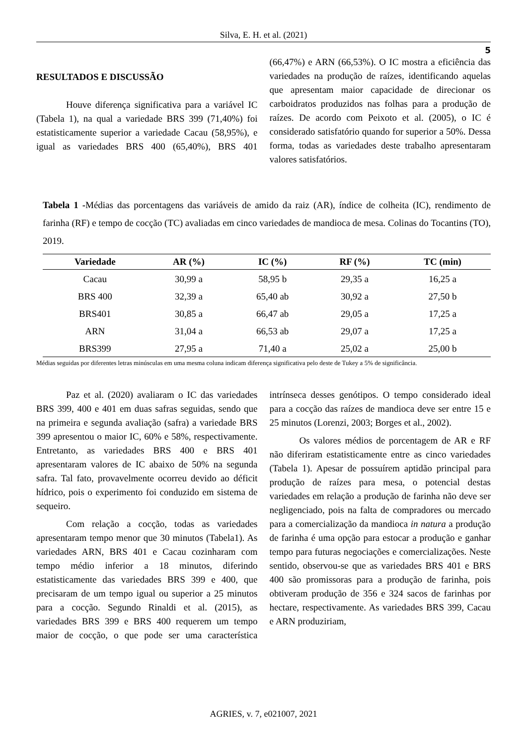Silva, E. H. et al. (2021)
5
RESULTADOS E DISCUSSÃO
Houve diferença significativa para a variável IC (Tabela 1), na qual a variedade BRS 399 (71,40%) foi estatisticamente superior a variedade Cacau (58,95%), e igual as variedades BRS 400 (65,40%), BRS 401 (66,47%) e ARN (66,53%). O IC mostra a eficiência das variedades na produção de raízes, identificando aquelas que apresentam maior capacidade de direcionar os carboidratos produzidos nas folhas para a produção de raízes. De acordo com Peixoto et al. (2005), o IC é considerado satisfatório quando for superior a 50%. Dessa forma, todas as variedades deste trabalho apresentaram valores satisfatórios.
Tabela 1 -Médias das porcentagens das variáveis de amido da raiz (AR), índice de colheita (IC), rendimento de farinha (RF) e tempo de cocção (TC) avaliadas em cinco variedades de mandioca de mesa. Colinas do Tocantins (TO), 2019.
| Variedade | AR (%) | IC (%) | RF (%) | TC (min) |
| --- | --- | --- | --- | --- |
| Cacau | 30,99 a | 58,95 b | 29,35 a | 16,25 a |
| BRS 400 | 32,39 a | 65,40 ab | 30,92 a | 27,50 b |
| BRS401 | 30,85 a | 66,47 ab | 29,05 a | 17,25 a |
| ARN | 31,04 a | 66,53 ab | 29,07 a | 17,25 a |
| BRS399 | 27,95 a | 71,40 a | 25,02 a | 25,00 b |
Médias seguidas por diferentes letras minúsculas em uma mesma coluna indicam diferença significativa pelo deste de Tukey a 5% de significância.
Paz et al. (2020) avaliaram o IC das variedades BRS 399, 400 e 401 em duas safras seguidas, sendo que na primeira e segunda avaliação (safra) a variedade BRS 399 apresentou o maior IC, 60% e 58%, respectivamente. Entretanto, as variedades BRS 400 e BRS 401 apresentaram valores de IC abaixo de 50% na segunda safra. Tal fato, provavelmente ocorreu devido ao déficit hídrico, pois o experimento foi conduzido em sistema de sequeiro.
Com relação a cocção, todas as variedades apresentaram tempo menor que 30 minutos (Tabela1). As variedades ARN, BRS 401 e Cacau cozinharam com tempo médio inferior a 18 minutos, diferindo estatisticamente das variedades BRS 399 e 400, que precisaram de um tempo igual ou superior a 25 minutos para a cocção. Segundo Rinaldi et al. (2015), as variedades BRS 399 e BRS 400 requerem um tempo maior de cocção, o que pode ser uma característica intrínseca desses genótipos. O tempo considerado ideal para a cocção das raízes de mandioca deve ser entre 15 e 25 minutos (Lorenzi, 2003; Borges et al., 2002).
Os valores médios de porcentagem de AR e RF não diferiram estatisticamente entre as cinco variedades (Tabela 1). Apesar de possuírem aptidão principal para produção de raízes para mesa, o potencial destas variedades em relação a produção de farinha não deve ser negligenciado, pois na falta de compradores ou mercado para a comercialização da mandioca in natura a produção de farinha é uma opção para estocar a produção e ganhar tempo para futuras negociações e comercializações. Neste sentido, observou-se que as variedades BRS 401 e BRS 400 são promissoras para a produção de farinha, pois obtiveram produção de 356 e 324 sacos de farinhas por hectare, respectivamente. As variedades BRS 399, Cacau e ARN produziriam,
AGRIES, v. 7, e021007, 2021